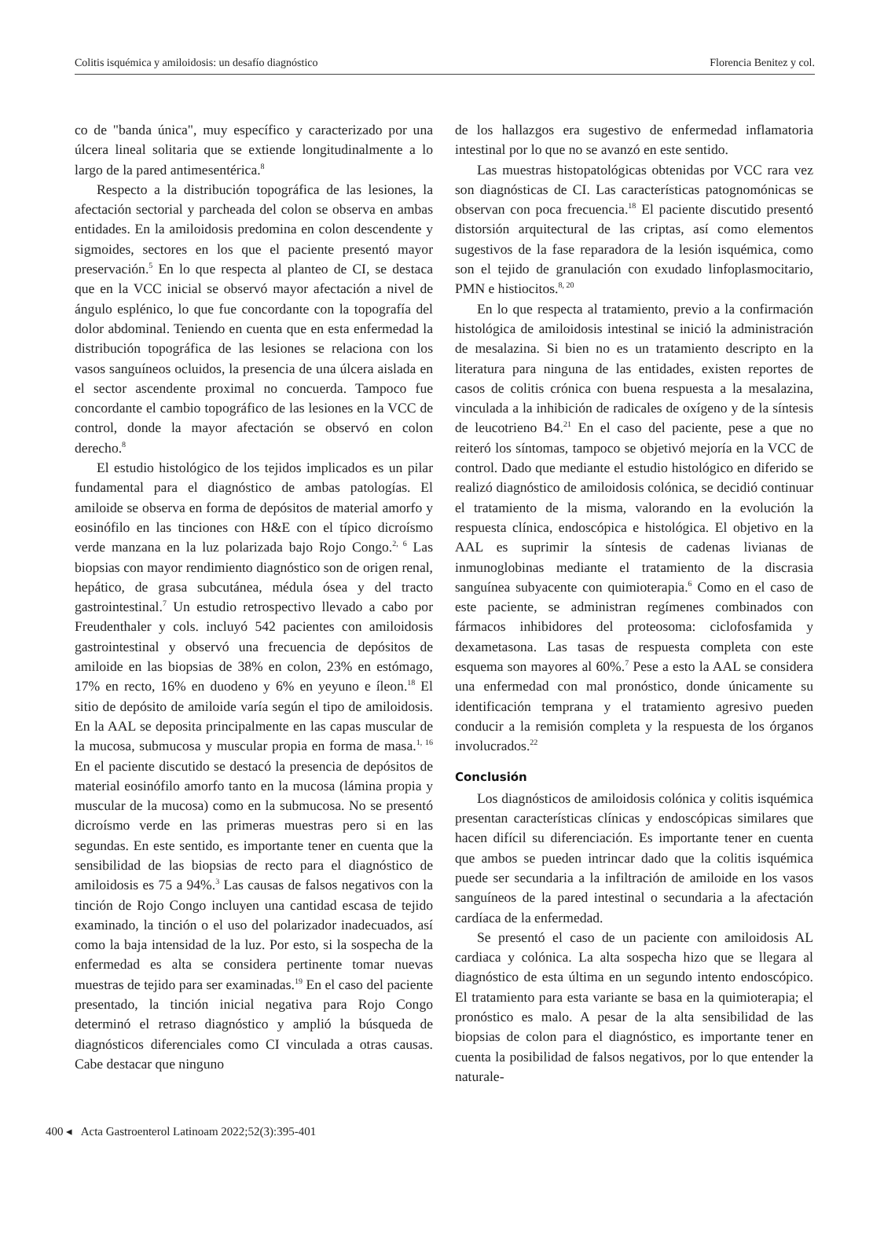Colitis isquémica y amiloidosis: un desafío diagnóstico Florencia Benitez y col.
co de "banda única", muy específico y caracterizado por una úlcera lineal solitaria que se extiende longitudinalmente a lo largo de la pared antimesentérica.<sup>8</sup>
Respecto a la distribución topográfica de las lesiones, la afectación sectorial y parcheada del colon se observa en ambas entidades. En la amiloidosis predomina en colon descendente y sigmoides, sectores en los que el paciente presentó mayor preservación.<sup>5</sup> En lo que respecta al planteo de CI, se destaca que en la VCC inicial se observó mayor afectación a nivel de ángulo esplénico, lo que fue concordante con la topografía del dolor abdominal. Teniendo en cuenta que en esta enfermedad la distribución topográfica de las lesiones se relaciona con los vasos sanguíneos ocluidos, la presencia de una úlcera aislada en el sector ascendente proximal no concuerda. Tampoco fue concordante el cambio topográfico de las lesiones en la VCC de control, donde la mayor afectación se observó en colon derecho.<sup>8</sup>
El estudio histológico de los tejidos implicados es un pilar fundamental para el diagnóstico de ambas patologías. El amiloide se observa en forma de depósitos de material amorfo y eosinófilo en las tinciones con H&E con el típico dicroísmo verde manzana en la luz polarizada bajo Rojo Congo.<sup>2, 6</sup> Las biopsias con mayor rendimiento diagnóstico son de origen renal, hepático, de grasa subcutánea, médula ósea y del tracto gastrointestinal.<sup>7</sup> Un estudio retrospectivo llevado a cabo por Freudenthaler y cols. incluyó 542 pacientes con amiloidosis gastrointestinal y observó una frecuencia de depósitos de amiloide en las biopsias de 38% en colon, 23% en estómago, 17% en recto, 16% en duodeno y 6% en yeyuno e íleon.<sup>18</sup> El sitio de depósito de amiloide varía según el tipo de amiloidosis. En la AAL se deposita principalmente en las capas muscular de la mucosa, submucosa y muscular propia en forma de masa.<sup>1, 16</sup> En el paciente discutido se destacó la presencia de depósitos de material eosinófilo amorfo tanto en la mucosa (lámina propia y muscular de la mucosa) como en la submucosa. No se presentó dicroísmo verde en las primeras muestras pero si en las segundas. En este sentido, es importante tener en cuenta que la sensibilidad de las biopsias de recto para el diagnóstico de amiloidosis es 75 a 94%.<sup>3</sup> Las causas de falsos negativos con la tinción de Rojo Congo incluyen una cantidad escasa de tejido examinado, la tinción o el uso del polarizador inadecuados, así como la baja intensidad de la luz. Por esto, si la sospecha de la enfermedad es alta se considera pertinente tomar nuevas muestras de tejido para ser examinadas.<sup>19</sup> En el caso del paciente presentado, la tinción inicial negativa para Rojo Congo determinó el retraso diagnóstico y amplió la búsqueda de diagnósticos diferenciales como CI vinculada a otras causas. Cabe destacar que ninguno
de los hallazgos era sugestivo de enfermedad inflamatoria intestinal por lo que no se avanzó en este sentido.
Las muestras histopatológicas obtenidas por VCC rara vez son diagnósticas de CI. Las características patognomónicas se observan con poca frecuencia.<sup>18</sup> El paciente discutido presentó distorsión arquitectural de las criptas, así como elementos sugestivos de la fase reparadora de la lesión isquémica, como son el tejido de granulación con exudado linfoplasmocitario, PMN e histiocitos.<sup>8, 20</sup>
En lo que respecta al tratamiento, previo a la confirmación histológica de amiloidosis intestinal se inició la administración de mesalazina. Si bien no es un tratamiento descripto en la literatura para ninguna de las entidades, existen reportes de casos de colitis crónica con buena respuesta a la mesalazina, vinculada a la inhibición de radicales de oxígeno y de la síntesis de leucotrieno B4.<sup>21</sup> En el caso del paciente, pese a que no reiteró los síntomas, tampoco se objetivó mejoría en la VCC de control. Dado que mediante el estudio histológico en diferido se realizó diagnóstico de amiloidosis colónica, se decidió continuar el tratamiento de la misma, valorando en la evolución la respuesta clínica, endoscópica e histológica. El objetivo en la AAL es suprimir la síntesis de cadenas livianas de inmunoglobinas mediante el tratamiento de la discrasia sanguínea subyacente con quimioterapia.<sup>6</sup> Como en el caso de este paciente, se administran regímenes combinados con fármacos inhibidores del proteosoma: ciclofosfamida y dexametasona. Las tasas de respuesta completa con este esquema son mayores al 60%.<sup>7</sup> Pese a esto la AAL se considera una enfermedad con mal pronóstico, donde únicamente su identificación temprana y el tratamiento agresivo pueden conducir a la remisión completa y la respuesta de los órganos involucrados.<sup>22</sup>
Conclusión
Los diagnósticos de amiloidosis colónica y colitis isquémica presentan características clínicas y endoscópicas similares que hacen difícil su diferenciación. Es importante tener en cuenta que ambos se pueden intrincar dado que la colitis isquémica puede ser secundaria a la infiltración de amiloide en los vasos sanguíneos de la pared intestinal o secundaria a la afectación cardíaca de la enfermedad.
Se presentó el caso de un paciente con amiloidosis AL cardiaca y colónica. La alta sospecha hizo que se llegara al diagnóstico de esta última en un segundo intento endoscópico. El tratamiento para esta variante se basa en la quimioterapia; el pronóstico es malo. A pesar de la alta sensibilidad de las biopsias de colon para el diagnóstico, es importante tener en cuenta la posibilidad de falsos negativos, por lo que entender la naturale-
400 ◂ Acta Gastroenterol Latinoam 2022;52(3):395-401